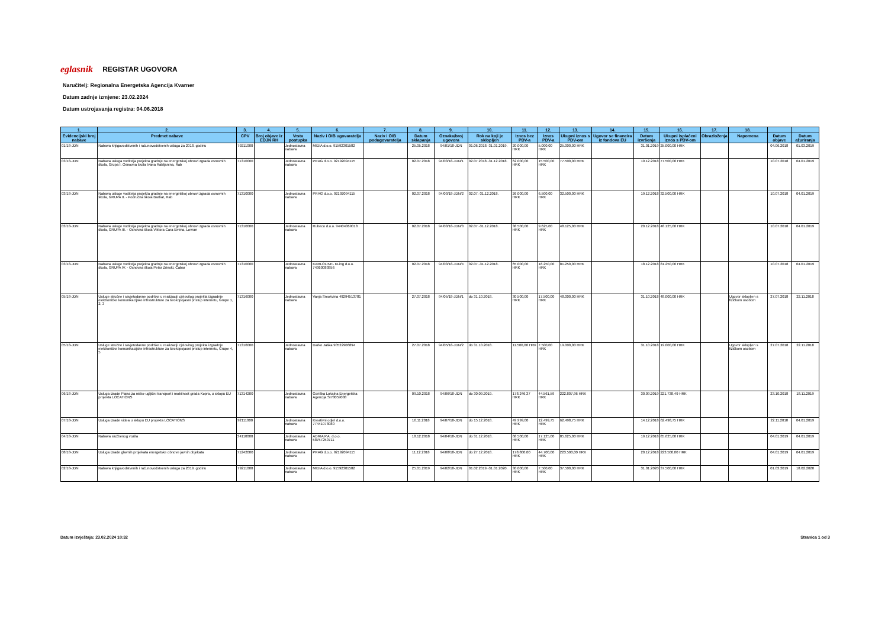eglasnik REGISTAR UGOVORA
Naručitelj: Regionalna Energetska Agencija Kvarner
Datum zadnje izmjene: 23.02.2024
Datum ustrojavanja registra: 04.06.2018
| 1. | 2. | 3. | 4. | 5. | 6. | 7. | 8. | 9. | 10. | 11. | 12. | 13. | 14. | 15. | 16. | 17. | 18. | | |
| --- | --- | --- | --- | --- | --- | --- | --- | --- | --- | --- | --- | --- | --- | --- | --- | --- | --- | --- | --- |
| Evidencijski broj nabave | Predmet nabave | CPV | Broj objave iz EOJN RH | Vrsta postupka | Naziv i OIB ugovaratelja | Naziv i OIB podugovaratelja | Datum sklapanja | Oznaka/broj ugovora | Rok na koji je sklopljen | Iznos bez PDV-a | Iznos PDV-a | Ukupni iznos s PDV-om | Ugovor se financira iz fondova EU | Datum izvršenja | Ukupni isplaćeni iznos s PDV-om | Obrazloženja | Napomena | Datum objave | Datum ažuriranja |
| 01/18-JDN | Nabava knjigovodstvenih i računovodstvenih usluga za 2018. godinu | 79211000 | | Jednostavna nabava | MIDIA d.o.o. 91592301582 | | 25.05.2018 | 94/01/18-JDN | 01.06.2018.-31.01.2019. | 20.000,00 HRK | 5.000,00 HRK | 25.000,00 HRK | | 31.01.2019 | 25.000,00 HRK | | | 04.06.2018 | 01.03.2019 |
| 03/18-JDN | Nabava usluga voditelja projekta gradnje na energetskoj obnovi zgrada osnovnih škola, Grupa I. Osnovna škola Ivana Rabljanina, Rab | 71310000 | | Jednostavna nabava | PRAG d.o.o. 92192094115 | | 02.07.2018 | 94/03/18-JDN/1 | 02.07.2018.-31.12.2018. | 62.000,00 HRK | 15.500,00 HRK | 77.500,00 HRK | | 19.12.2018 | 77.500,00 HRK | | | 10.07.2018 | 04.01.2019 |
| 03/18-JDN | Nabava usluge voditelja projekta gradnje na energetskoj obnovi zgrada osnovnih škola, GRUPA II. - Područna škola Barbat, Rab | 71310000 | | Jednostavna nabava | PRAG d.o.o. 92192094115 | | 02.07.2018 | 94/03/18-JDN/2 | 02.07.-31.12.2018. | 26.000,00 HRK | 6.500,00 HRK | 32.500,00 HRK | | 19.12.2018 | 32.500,00 HRK | | | 10.07.2018 | 04.01.2019 |
| 03/18-JDN | Nabava usluge voditelja projekta gradnje na energetskoj obnovi zgrada osnovnih škola, GRUPA III. - Osnovna škola Viktora Cara Emina, Lovran | 71310000 | | Jednostavna nabava | Rubeco d.o.o. 94404369018 | | 02.07.2018 | 94/03/18-JDN/3 | 02.07.-31.12.2018. | 38.500,00 HRK | 9.625,00 HRK | 48.125,00 HRK | | 20.12.2018 | 48.125,00 HRK | | | 10.07.2018 | 04.01.2019 |
| 03/18-JDN | Nabava usluge voditelja projekta gradnje na energetskoj obnovi zgrada osnovnih škola, GRUPA IV. - Osnovna škola Petar Zrinski, Čabar | 71310000 | | Jednostavna nabava | KARLOLINE- KLing d.o.o. 74360083856 | | 02.07.2018 | 94/03/18-JDN/4 | 02.07.-31.12.2018. | 65.000,00 HRK | 16.250,00 HRK | 81.250,00 HRK | | 18.12.2018 | 81.250,00 HRK | | | 10.07.2018 | 04.01.2019 |
| 05/18-JDN | Usluge stručne i savjetodavne podrške u realizaciji cjelovitog projekta izgradnje elektroničke komunikacijske infrastrukture za širokopojasni pristup internetu, Grupe 1, 2, 3 | 71316000 | | Jednostavna nabava | Vanja Smokvina 49294513781 | | 27.07.2018 | 94/05/18-JDN/1 | do 31.10.2018. | 30.500,00 HRK | 17.500,00 HRK | 48.000,00 HRK | | 31.10.2018 | 48.000,00 HRK | | Ugovor sklopljen s fizičkom osobom | 27.07.2018 | 22.11.2018 |
| 05/18-JDN | Usluge stručne i savjetodavne podrške u realizaciji cjelovitog projekta izgradnje elektroničke komunikacijske infrastrukture za širokopojasni pristup internetu, Grupe 4, 5 | 71316000 | | Jednostavna nabava | Darko Jaška 90522906894 | | 27.07.2018 | 94/05/18-JDN/2 | do 31.10.2018. | 11.500,00 HRK | 7.500,00 HRK | 19.000,00 HRK | | 31.10.2018 | 19.000,00 HRK | | Ugovor sklopljen s fizičkom osobom | 27.07.2018 | 22.11.2018 |
| 06/18-JDN | Usluga izrade Plana za nisko-ugljični transport i mobilnost grada Kopra, u sklopu EU projekta LOCATIONS | 71314200 | | Jednostavna nabava | Goriška Lokalna Energetska Agencija SI78059038 | | 09.10.2018 | 94/06/18-JDN | do 30.09.2019. | 178.246,37 HRK | 44.561,59 HRK | 222.807,96 HRK | | 30.09.2019 | 221.738,49 HRK | | | 23.10.2018 | 18.11.2019 |
| 07/18-JDN | Usluga izrade videa u sklopu EU projekta LOCATIONS | 92111000 | | Jednostavna nabava | Kreativni odjel d.o.o. 77441978080 | | 16.11.2018 | 94/07/18-JDN | do 15.12.2018. | 49.999,00 HRK | 12.499,75 HRK | 62.498,75 HRK | | 14.12.2018 | 62.498,75 HRK | | | 22.11.2018 | 04.01.2019 |
| 04/18-JDN | Nabava službenog vozila | 34110000 | | Jednostavna nabava | ADRIA P.A. d.o.o. 58757250711 | | 18.12.2018 | 94/04/18-JDN | do 31.12.2018. | 68.500,00 HRK | 17.125,00 HRK | 85.625,00 HRK | | 19.12.2018 | 85.625,00 HRK | | | 04.01.2019 | 04.01.2019 |
| 08/18-JDN | Usluga izrade glavnih projekata energetske obnove javnih objekata | 71242000 | | Jednostavna nabava | PRAG d.o.o. 92192094115 | | 11.12.2018 | 94/08/18-JDN | do 27.12.2018. | 178.800,00 HRK | 44.700,00 HRK | 223.500,00 HRK | | 20.12.2018 | 223.500,00 HRK | | | 04.01.2019 | 04.01.2019 |
| 02/18-JDN | Nabava knjigovodstvenih i računovodstvenih usluga za 2019. godinu | 79211000 | | Jednostavna nabava | MIDIA d.o.o. 91592301582 | | 25.01.2019 | 94/02/18-JDN | 01.02.2019.-31.01.2020. | 30.000,00 HRK | 7.500,00 HRK | 37.500,00 HRK | | 31.01.2020 | 37.500,00 HRK | | | 01.03.2019 | 18.02.2020 |
Datum izvještaja: 23.02.2024 10:32 Stranica 1 od 3